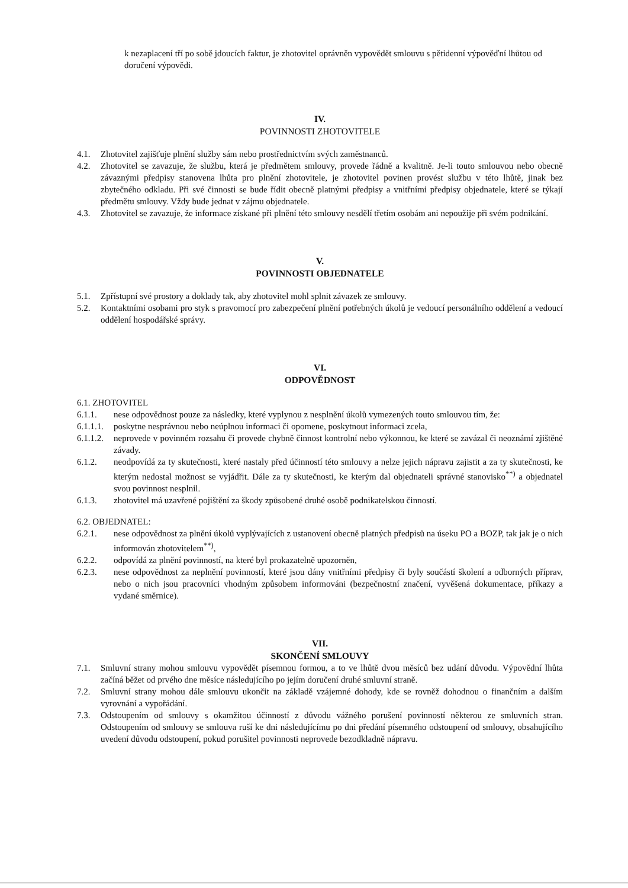k nezaplacení tří po sobě jdoucích faktur, je zhotovitel oprávněn vypovědět smlouvu s pětidenní výpověďní lhůtou od doručení výpovědi.
IV.
POVINNOSTI ZHOTOVITELE
4.1. Zhotovitel zajišťuje plnění služby sám nebo prostřednictvím svých zaměstnanců.
4.2. Zhotovitel se zavazuje, že službu, která je předmětem smlouvy, provede řádně a kvalitně. Je-li touto smlouvou nebo obecně závaznými předpisy stanovena lhůta pro plnění zhotovitele, je zhotovitel povinen provést službu v této lhůtě, jinak bez zbytečného odkladu. Při své činnosti se bude řídit obecně platnými předpisy a vnitřními předpisy objednatele, které se týkají předmětu smlouvy. Vždy bude jednat v zájmu objednatele.
4.3. Zhotovitel se zavazuje, že informace získané při plnění této smlouvy nesdělí třetím osobám ani nepoužije při svém podnikání.
V.
POVINNOSTI OBJEDNATELE
5.1. Zpřístupní své prostory a doklady tak, aby zhotovitel mohl splnit závazek ze smlouvy.
5.2. Kontaktními osobami pro styk s pravomocí pro zabezpečení plnění potřebných úkolů je vedoucí personálního oddělení a vedoucí oddělení hospodářské správy.
VI.
ODPOVĚDNOST
6.1. ZHOTOVITEL
6.1.1. nese odpovědnost pouze za následky, které vyplynou z nesplnění úkolů vymezených touto smlouvou tím, že:
6.1.1.1. poskytne nesprávnou nebo neúplnou informaci či opomene, poskytnout informaci zcela,
6.1.1.2. neprovede v povinném rozsahu či provede chybně činnost kontrolní nebo výkonnou, ke které se zavázal či neoznámí zjištěné závady.
6.1.2. neodpovídá za ty skutečnosti, které nastaly před účinností této smlouvy a nelze jejich nápravu zajistit a za ty skutečnosti, ke kterým nedostal možnost se vyjádřit. Dále za ty skutečnosti, ke kterým dal objednateli správné stanovisko<sup>**)</sup> a objednatel svou povinnost nesplnil.
6.1.3. zhotovitel má uzavřené pojištění za škody způsobené druhé osobě podnikatelskou činností.
6.2. OBJEDNATEL:
6.2.1. nese odpovědnost za plnění úkolů vyplývajících z ustanovení obecně platných předpisů na úseku PO a BOZP, tak jak je o nich informován zhotovitelem<sup>**)</sup>,
6.2.2. odpovídá za plnění povinností, na které byl prokazatelně upozorněn,
6.2.3. nese odpovědnost za neplnění povinností, které jsou dány vnitřními předpisy či byly součástí školení a odborných příprav, nebo o nich jsou pracovníci vhodným způsobem informováni (bezpečnostní značení, vyvěšená dokumentace, příkazy a vydané směrnice).
VII.
SKONČENÍ SMLOUVY
7.1. Smluvní strany mohou smlouvu vypovědět písemnou formou, a to ve lhůtě dvou měsíců bez udání důvodu. Výpovědní lhůta začíná běžet od prvého dne měsíce následujícího po jejím doručení druhé smluvní straně.
7.2. Smluvní strany mohou dále smlouvu ukončit na základě vzájemné dohody, kde se rovněž dohodnou o finančním a dalším vyrovnání a vypořádání.
7.3. Odstoupením od smlouvy s okamžitou účinností z důvodu vážného porušení povinností některou ze smluvních stran. Odstoupením od smlouvy se smlouva ruší ke dni následujícímu po dni předání písemného odstoupení od smlouvy, obsahujícího uvedení důvodu odstoupení, pokud porušitel povinnosti neprovede bezodkladně nápravu.